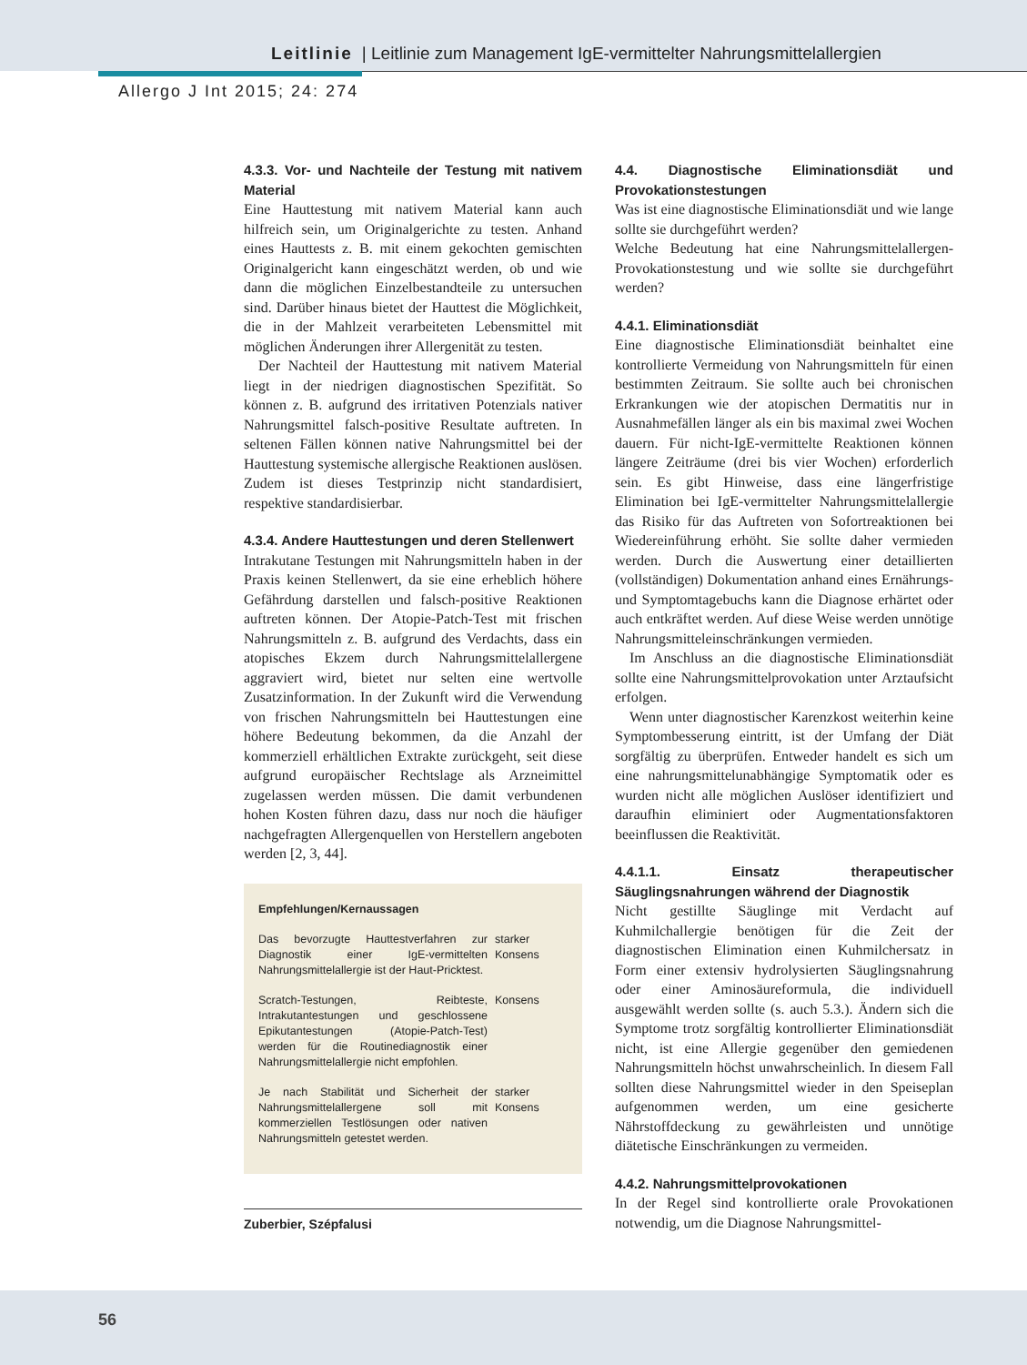Leitlinie | Leitlinie zum Management IgE-vermittelter Nahrungsmittelallergien
Allergo J Int 2015; 24: 274
4.3.3. Vor- und Nachteile der Testung mit nativem Material
Eine Hauttestung mit nativem Material kann auch hilfreich sein, um Originalgerichte zu testen. Anhand eines Hauttests z. B. mit einem gekochten gemischten Originalgericht kann eingeschätzt werden, ob und wie dann die möglichen Einzelbestandteile zu untersuchen sind. Darüber hinaus bietet der Hauttest die Möglichkeit, die in der Mahlzeit verarbeiteten Lebensmittel mit möglichen Änderungen ihrer Allergenität zu testen.
Der Nachteil der Hauttestung mit nativem Material liegt in der niedrigen diagnostischen Spezifität. So können z. B. aufgrund des irritativen Potenzials nativer Nahrungsmittel falsch-positive Resultate auftreten. In seltenen Fällen können native Nahrungsmittel bei der Hauttestung systemische allergische Reaktionen auslösen. Zudem ist dieses Testprinzip nicht standardisiert, respektive standardisierbar.
4.3.4. Andere Hauttestungen und deren Stellenwert
Intrakutane Testungen mit Nahrungsmitteln haben in der Praxis keinen Stellenwert, da sie eine erheblich höhere Gefährdung darstellen und falsch-positive Reaktionen auftreten können. Der Atopie-Patch-Test mit frischen Nahrungsmitteln z. B. aufgrund des Verdachts, dass ein atopisches Ekzem durch Nahrungsmittelallergene aggraviert wird, bietet nur selten eine wertvolle Zusatzinformation. In der Zukunft wird die Verwendung von frischen Nahrungsmitteln bei Hauttestungen eine höhere Bedeutung bekommen, da die Anzahl der kommerziell erhältlichen Extrakte zurückgeht, seit diese aufgrund europäischer Rechtslage als Arzneimittel zugelassen werden müssen. Die damit verbundenen hohen Kosten führen dazu, dass nur noch die häufiger nachgefragten Allergenquellen von Herstellern angeboten werden [2, 3, 44].
Empfehlungen/Kernaussagen
| Das bevorzugte Hauttestverfahren zur Diagnostik einer IgE-vermittelten Nahrungsmittelallergie ist der Haut-Pricktest. | starker Konsens |
| Scratch-Testungen, Reibteste, Intrakutantestungen und geschlossene Epikutantestungen (Atopie-Patch-Test) werden für die Routinediagnostik einer Nahrungsmittelallergie nicht empfohlen. | Konsens |
| Je nach Stabilität und Sicherheit der Nahrungsmittelallergene soll mit kommerziellen Testlösungen oder nativen Nahrungsmitteln getestet werden. | starker Konsens |
Zuberbier, Szépfalusi
4.4. Diagnostische Eliminationsdiät und Provokationstestungen
Was ist eine diagnostische Eliminationsdiät und wie lange sollte sie durchgeführt werden?
Welche Bedeutung hat eine Nahrungsmittelallergen-Provokationstestung und wie sollte sie durchgeführt werden?
4.4.1. Eliminationsdiät
Eine diagnostische Eliminationsdiät beinhaltet eine kontrollierte Vermeidung von Nahrungsmitteln für einen bestimmten Zeitraum. Sie sollte auch bei chronischen Erkrankungen wie der atopischen Dermatitis nur in Ausnahmefällen länger als ein bis maximal zwei Wochen dauern. Für nicht-IgE-vermittelte Reaktionen können längere Zeiträume (drei bis vier Wochen) erforderlich sein. Es gibt Hinweise, dass eine längerfristige Elimination bei IgE-vermittelter Nahrungsmittelallergie das Risiko für das Auftreten von Sofortreaktionen bei Wiedereinführung erhöht. Sie sollte daher vermieden werden. Durch die Auswertung einer detaillierten (vollständigen) Dokumentation anhand eines Ernährungs- und Symptomtagebuchs kann die Diagnose erhärtet oder auch entkräftet werden. Auf diese Weise werden unnötige Nahrungsmitteleinschränkungen vermieden.
Im Anschluss an die diagnostische Eliminationsdiät sollte eine Nahrungsmittelprovokation unter Arztaufsicht erfolgen.
Wenn unter diagnostischer Karenzkost weiterhin keine Symptombesserung eintritt, ist der Umfang der Diät sorgfältig zu überprüfen. Entweder handelt es sich um eine nahrungsmittelunabhängige Symptomatik oder es wurden nicht alle möglichen Auslöser identifiziert und daraufhin eliminiert oder Augmentationsfaktoren beeinflussen die Reaktivität.
4.4.1.1. Einsatz therapeutischer Säuglingsnahrungen während der Diagnostik
Nicht gestillte Säuglinge mit Verdacht auf Kuhmilchallergie benötigen für die Zeit der diagnostischen Elimination einen Kuhmilchersatz in Form einer extensiv hydrolysierten Säuglingsnahrung oder einer Aminosäureformula, die individuell ausgewählt werden sollte (s. auch 5.3.). Ändern sich die Symptome trotz sorgfältig kontrollierter Eliminationsdiät nicht, ist eine Allergie gegenüber den gemiedenen Nahrungsmitteln höchst unwahrscheinlich. In diesem Fall sollten diese Nahrungsmittel wieder in den Speiseplan aufgenommen werden, um eine gesicherte Nährstoffdeckung zu gewährleisten und unnötige diätetische Einschränkungen zu vermeiden.
4.4.2. Nahrungsmittelprovokationen
In der Regel sind kontrollierte orale Provokationen notwendig, um die Diagnose Nahrungsmittel-
56